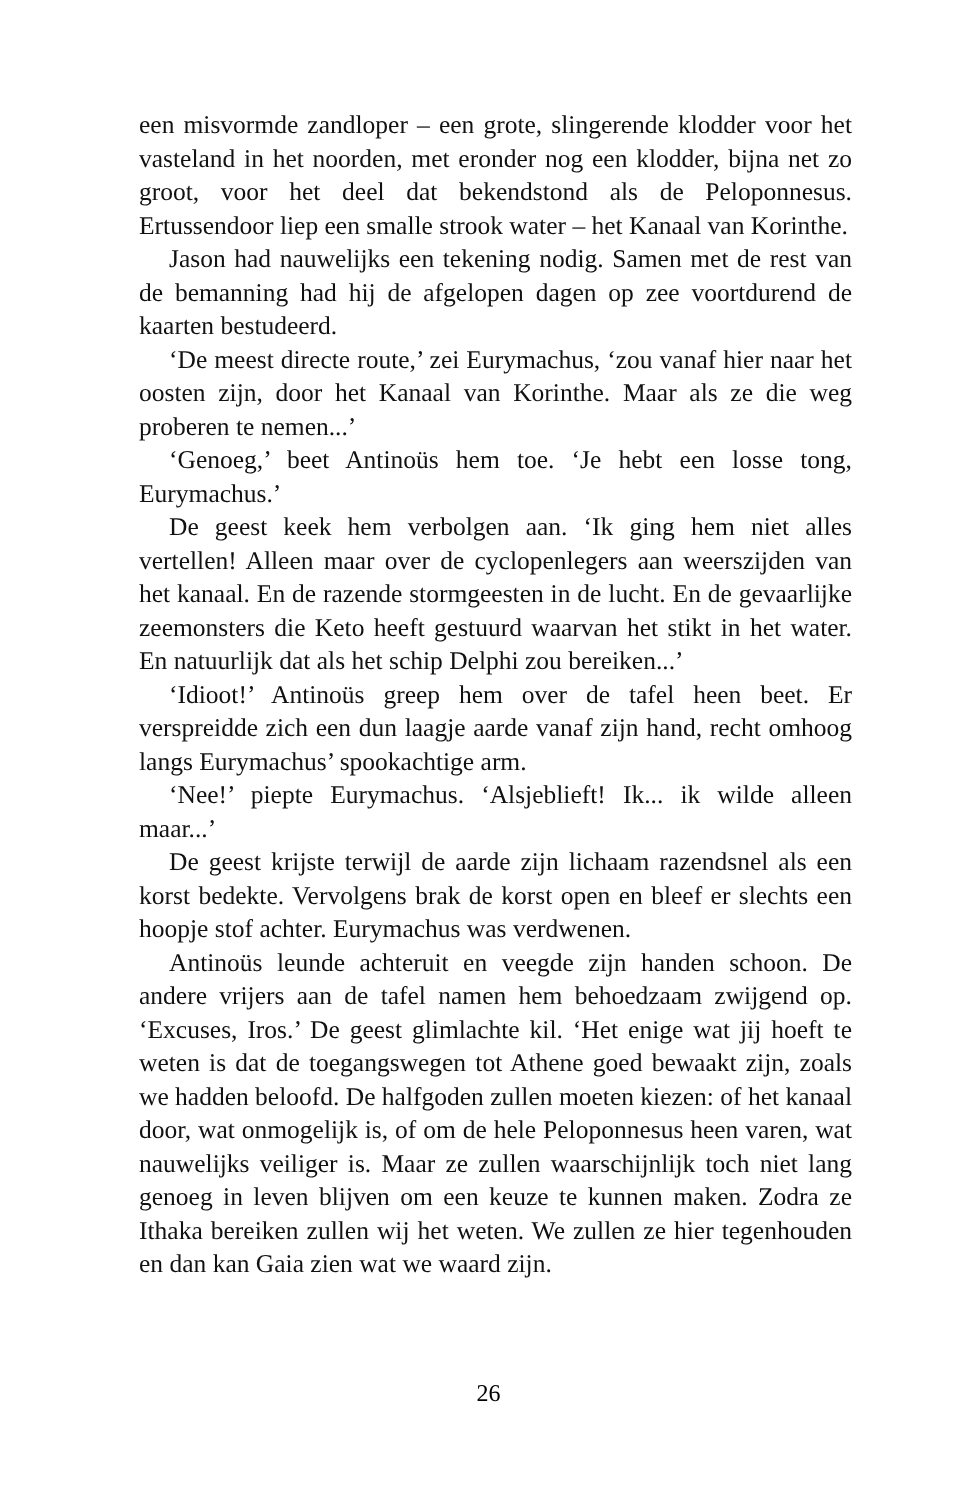een misvormde zandloper – een grote, slingerende klodder voor het vasteland in het noorden, met eronder nog een klodder, bijna net zo groot, voor het deel dat bekendstond als de Peloponnesus. Ertussendoor liep een smalle strook water – het Kanaal van Korinthe.
Jason had nauwelijks een tekening nodig. Samen met de rest van de bemanning had hij de afgelopen dagen op zee voortdurend de kaarten bestudeerd.
‘De meest directe route,’ zei Eurymachus, ‘zou vanaf hier naar het oosten zijn, door het Kanaal van Korinthe. Maar als ze die weg proberen te nemen...’
‘Genoeg,’ beet Antinoüs hem toe. ‘Je hebt een losse tong, Eurymachus.’
De geest keek hem verbolgen aan. ‘Ik ging hem niet alles vertellen! Alleen maar over de cyclopenlegers aan weerszijden van het kanaal. En de razende stormgeesten in de lucht. En de gevaarlijke zeemonsters die Keto heeft gestuurd waarvan het stikt in het water. En natuurlijk dat als het schip Delphi zou bereiken...’
‘Idioot!’ Antinoüs greep hem over de tafel heen beet. Er verspreidde zich een dun laagje aarde vanaf zijn hand, recht omhoog langs Eurymachus’ spookachtige arm.
‘Nee!’ piepte Eurymachus. ‘Alsjeblieft! Ik... ik wilde alleen maar...’
De geest krijste terwijl de aarde zijn lichaam razendsnel als een korst bedekte. Vervolgens brak de korst open en bleef er slechts een hoopje stof achter. Eurymachus was verdwenen.
Antinoüs leunde achteruit en veegde zijn handen schoon. De andere vrijers aan de tafel namen hem behoedzaam zwijgend op. ‘Excuses, Iros.’ De geest glimlachte kil. ‘Het enige wat jij hoeft te weten is dat de toegangswegen tot Athene goed bewaakt zijn, zoals we hadden beloofd. De halfgoden zullen moeten kiezen: of het kanaal door, wat onmogelijk is, of om de hele Peloponnesus heen varen, wat nauwelijks veiliger is. Maar ze zullen waarschijnlijk toch niet lang genoeg in leven blijven om een keuze te kunnen maken. Zodra ze Ithaka bereiken zullen wij het weten. We zullen ze hier tegenhouden en dan kan Gaia zien wat we waard zijn.
26